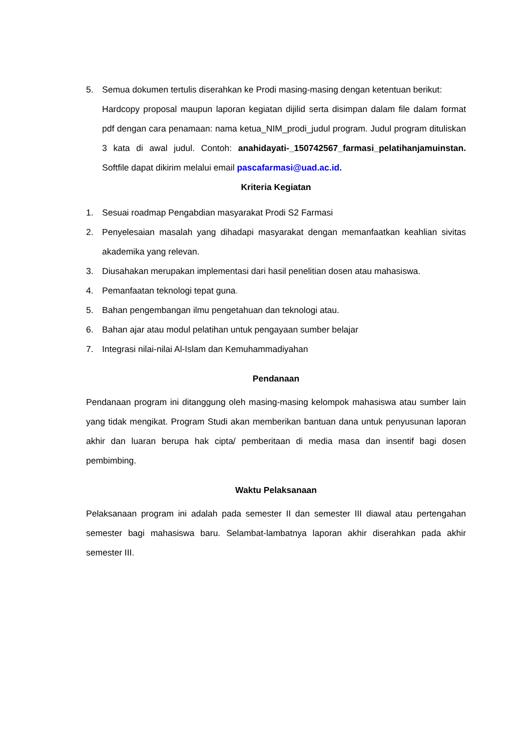5. Semua dokumen tertulis diserahkan ke Prodi masing-masing dengan ketentuan berikut:
Hardcopy proposal maupun laporan kegiatan dijilid serta disimpan dalam file dalam format pdf dengan cara penamaan: nama ketua_NIM_prodi_judul program. Judul program dituliskan 3 kata di awal judul. Contoh: anahidayati-_150742567_farmasi_pelatihanjamuinstan. Softfile dapat dikirim melalui email pascafarmasi@uad.ac.id.
Kriteria Kegiatan
1. Sesuai roadmap Pengabdian masyarakat Prodi S2 Farmasi
2. Penyelesaian masalah yang dihadapi masyarakat dengan memanfaatkan keahlian sivitas akademika yang relevan.
3. Diusahakan merupakan implementasi dari hasil penelitian dosen atau mahasiswa.
4. Pemanfaatan teknologi tepat guna.
5. Bahan pengembangan ilmu pengetahuan dan teknologi atau.
6. Bahan ajar atau modul pelatihan untuk pengayaan sumber belajar
7. Integrasi nilai-nilai Al-Islam dan Kemuhammadiyahan
Pendanaan
Pendanaan program ini ditanggung oleh masing-masing kelompok mahasiswa atau sumber lain yang tidak mengikat. Program Studi akan memberikan bantuan dana untuk penyusunan laporan akhir dan luaran berupa hak cipta/ pemberitaan di media masa dan insentif bagi dosen pembimbing.
Waktu Pelaksanaan
Pelaksanaan program ini adalah pada semester II dan semester III diawal atau pertengahan semester bagi mahasiswa baru. Selambat-lambatnya laporan akhir diserahkan pada akhir semester III.